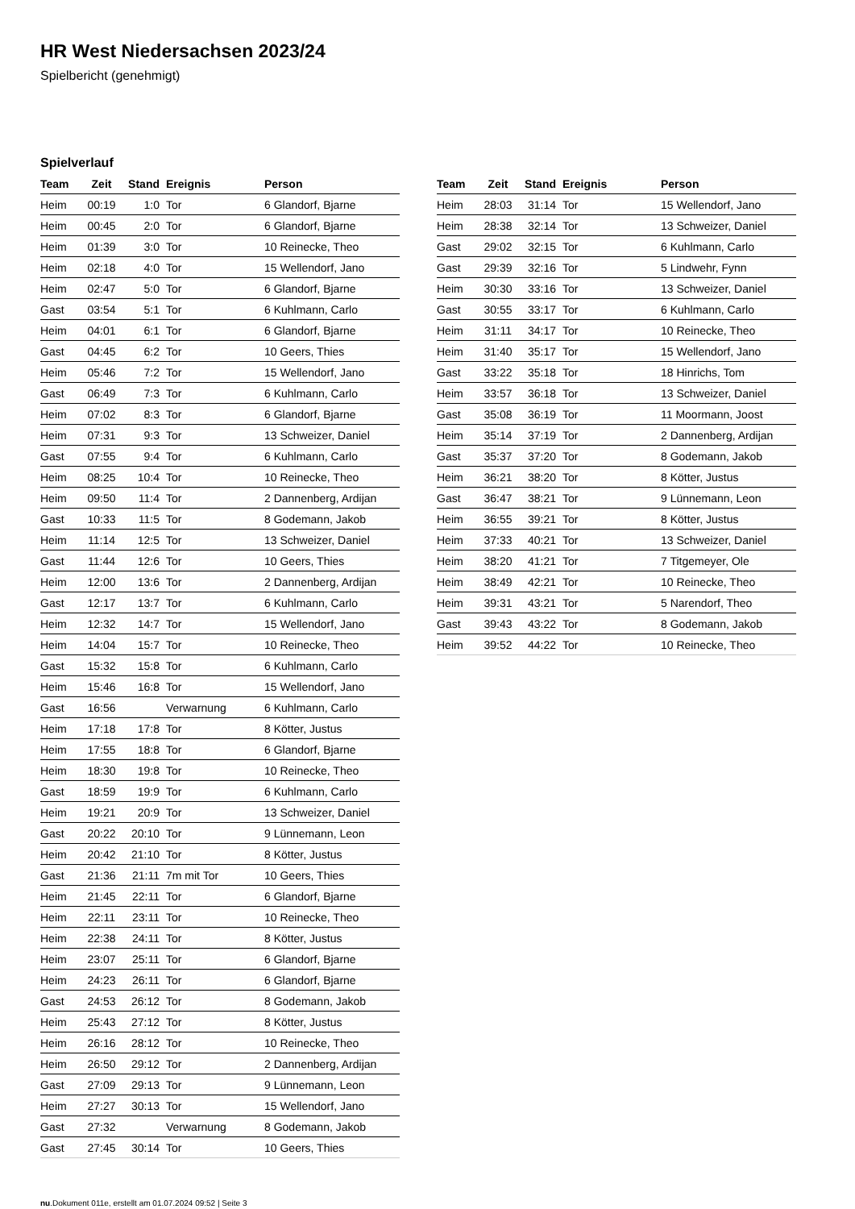HR West Niedersachsen 2023/24
Spielbericht (genehmigt)
Spielverlauf
| Team | Zeit | Stand | Ereignis | Person |
| --- | --- | --- | --- | --- |
| Heim | 00:19 | 1:0 | Tor | 6 Glandorf, Bjarne |
| Heim | 00:45 | 2:0 | Tor | 6 Glandorf, Bjarne |
| Heim | 01:39 | 3:0 | Tor | 10 Reinecke, Theo |
| Heim | 02:18 | 4:0 | Tor | 15 Wellendorf, Jano |
| Heim | 02:47 | 5:0 | Tor | 6 Glandorf, Bjarne |
| Gast | 03:54 | 5:1 | Tor | 6 Kuhlmann, Carlo |
| Heim | 04:01 | 6:1 | Tor | 6 Glandorf, Bjarne |
| Gast | 04:45 | 6:2 | Tor | 10 Geers, Thies |
| Heim | 05:46 | 7:2 | Tor | 15 Wellendorf, Jano |
| Gast | 06:49 | 7:3 | Tor | 6 Kuhlmann, Carlo |
| Heim | 07:02 | 8:3 | Tor | 6 Glandorf, Bjarne |
| Heim | 07:31 | 9:3 | Tor | 13 Schweizer, Daniel |
| Gast | 07:55 | 9:4 | Tor | 6 Kuhlmann, Carlo |
| Heim | 08:25 | 10:4 | Tor | 10 Reinecke, Theo |
| Heim | 09:50 | 11:4 | Tor | 2 Dannenberg, Ardijan |
| Gast | 10:33 | 11:5 | Tor | 8 Godemann, Jakob |
| Heim | 11:14 | 12:5 | Tor | 13 Schweizer, Daniel |
| Gast | 11:44 | 12:6 | Tor | 10 Geers, Thies |
| Heim | 12:00 | 13:6 | Tor | 2 Dannenberg, Ardijan |
| Gast | 12:17 | 13:7 | Tor | 6 Kuhlmann, Carlo |
| Heim | 12:32 | 14:7 | Tor | 15 Wellendorf, Jano |
| Heim | 14:04 | 15:7 | Tor | 10 Reinecke, Theo |
| Gast | 15:32 | 15:8 | Tor | 6 Kuhlmann, Carlo |
| Heim | 15:46 | 16:8 | Tor | 15 Wellendorf, Jano |
| Gast | 16:56 | | Verwarnung | 6 Kuhlmann, Carlo |
| Heim | 17:18 | 17:8 | Tor | 8 Kötter, Justus |
| Heim | 17:55 | 18:8 | Tor | 6 Glandorf, Bjarne |
| Heim | 18:30 | 19:8 | Tor | 10 Reinecke, Theo |
| Gast | 18:59 | 19:9 | Tor | 6 Kuhlmann, Carlo |
| Heim | 19:21 | 20:9 | Tor | 13 Schweizer, Daniel |
| Gast | 20:22 | 20:10 | Tor | 9 Lünnemann, Leon |
| Heim | 20:42 | 21:10 | Tor | 8 Kötter, Justus |
| Gast | 21:36 | 21:11 | 7m mit Tor | 10 Geers, Thies |
| Heim | 21:45 | 22:11 | Tor | 6 Glandorf, Bjarne |
| Heim | 22:11 | 23:11 | Tor | 10 Reinecke, Theo |
| Heim | 22:38 | 24:11 | Tor | 8 Kötter, Justus |
| Heim | 23:07 | 25:11 | Tor | 6 Glandorf, Bjarne |
| Heim | 24:23 | 26:11 | Tor | 6 Glandorf, Bjarne |
| Gast | 24:53 | 26:12 | Tor | 8 Godemann, Jakob |
| Heim | 25:43 | 27:12 | Tor | 8 Kötter, Justus |
| Heim | 26:16 | 28:12 | Tor | 10 Reinecke, Theo |
| Heim | 26:50 | 29:12 | Tor | 2 Dannenberg, Ardijan |
| Gast | 27:09 | 29:13 | Tor | 9 Lünnemann, Leon |
| Heim | 27:27 | 30:13 | Tor | 15 Wellendorf, Jano |
| Gast | 27:32 | | Verwarnung | 8 Godemann, Jakob |
| Gast | 27:45 | 30:14 | Tor | 10 Geers, Thies |
| Team | Zeit | Stand | Ereignis | Person |
| --- | --- | --- | --- | --- |
| Heim | 28:03 | 31:14 | Tor | 15 Wellendorf, Jano |
| Heim | 28:38 | 32:14 | Tor | 13 Schweizer, Daniel |
| Gast | 29:02 | 32:15 | Tor | 6 Kuhlmann, Carlo |
| Gast | 29:39 | 32:16 | Tor | 5 Lindwehr, Fynn |
| Heim | 30:30 | 33:16 | Tor | 13 Schweizer, Daniel |
| Gast | 30:55 | 33:17 | Tor | 6 Kuhlmann, Carlo |
| Heim | 31:11 | 34:17 | Tor | 10 Reinecke, Theo |
| Heim | 31:40 | 35:17 | Tor | 15 Wellendorf, Jano |
| Gast | 33:22 | 35:18 | Tor | 18 Hinrichs, Tom |
| Heim | 33:57 | 36:18 | Tor | 13 Schweizer, Daniel |
| Gast | 35:08 | 36:19 | Tor | 11 Moormann, Joost |
| Heim | 35:14 | 37:19 | Tor | 2 Dannenberg, Ardijan |
| Gast | 35:37 | 37:20 | Tor | 8 Godemann, Jakob |
| Heim | 36:21 | 38:20 | Tor | 8 Kötter, Justus |
| Gast | 36:47 | 38:21 | Tor | 9 Lünnemann, Leon |
| Heim | 36:55 | 39:21 | Tor | 8 Kötter, Justus |
| Heim | 37:33 | 40:21 | Tor | 13 Schweizer, Daniel |
| Heim | 38:20 | 41:21 | Tor | 7 Titgemeyer, Ole |
| Heim | 38:49 | 42:21 | Tor | 10 Reinecke, Theo |
| Heim | 39:31 | 43:21 | Tor | 5 Narendorf, Theo |
| Gast | 39:43 | 43:22 | Tor | 8 Godemann, Jakob |
| Heim | 39:52 | 44:22 | Tor | 10 Reinecke, Theo |
nu.Dokument 011e, erstellt am 01.07.2024 09:52 | Seite 3